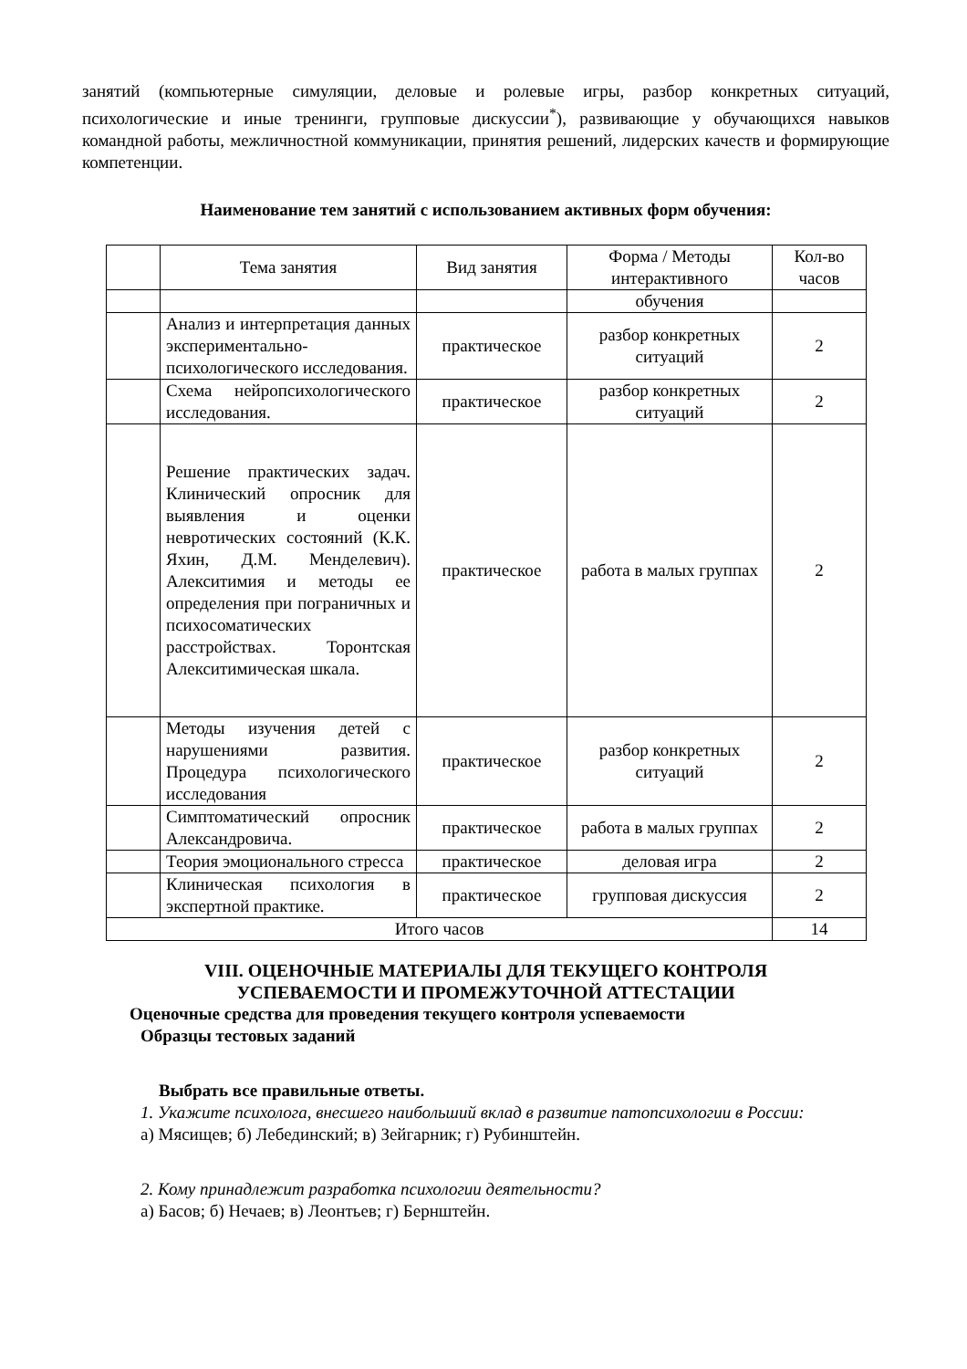занятий (компьютерные симуляции, деловые и ролевые игры, разбор конкретных ситуаций, психологические и иные тренинги, групповые дискуссии<sup>*</sup>), развивающие у обучающихся навыков командной работы, межличностной коммуникации, принятия решений, лидерских качеств и формирующие компетенции.
Наименование тем занятий с использованием активных форм обучения:
| | Тема занятия | Вид занятия | Форма / Методы интерактивного | Кол-во часов |
| --- | --- | --- | --- | --- |
| | | | обучения | |
| | Анализ и интерпретация данных экспериментально-психологического исследования. | практическое | разбор конкретных ситуаций | 2 |
| | Схема нейропсихологического исследования. | практическое | разбор конкретных ситуаций | 2 |
| | Решение практических задач. Клинический опросник для выявления и оценки невротических состояний (К.К. Яхин, Д.М. Менделевич). Алекситимия и методы ее определения при пограничных и психосоматических расстройствах. Торонтская Алекситимическая шкала. | практическое | работа в малых группах | 2 |
| | Методы изучения детей с нарушениями развития. Процедура психологического исследования | практическое | разбор конкретных ситуаций | 2 |
| | Симптоматический опросник Александровича. | практическое | работа в малых группах | 2 |
| | Теория эмоционального стресса | практическое | деловая игра | 2 |
| | Клиническая психология в экспертной практике. | практическое | групповая дискуссия | 2 |
| Итого часов | | | | 14 |
VIII. ОЦЕНОЧНЫЕ МАТЕРИАЛЫ ДЛЯ ТЕКУЩЕГО КОНТРОЛЯ
УСПЕВАЕМОСТИ И ПРОМЕЖУТОЧНОЙ АТТЕСТАЦИИ
Оценочные средства для проведения текущего контроля успеваемости
Образцы тестовых заданий
Выбрать все правильные ответы.
1. Укажите психолога, внесшего наибольший вклад в развитие патопсихологии в России:
а) Мясищев; б) Лебединский; в) Зейгарник; г) Рубинштейн.
2. Кому принадлежит разработка психологии деятельности?
а) Басов; б) Нечаев; в) Леонтьев; г) Бернштейн.